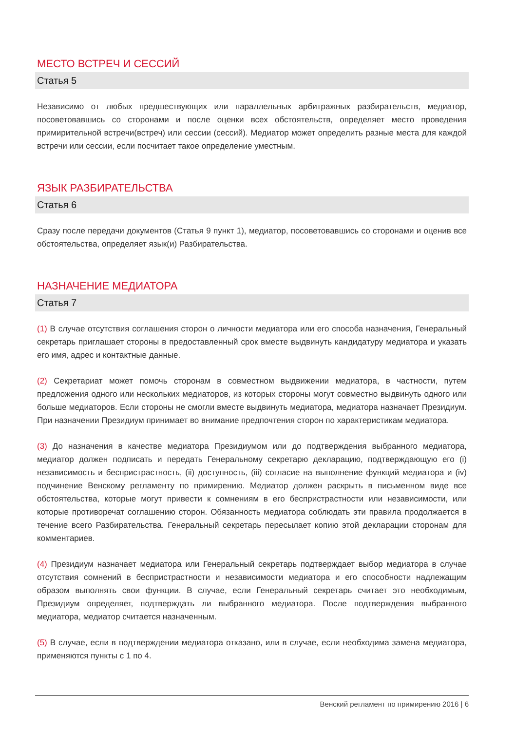МЕСТО ВСТРЕЧ И СЕССИЙ
Статья 5
Независимо от любых предшествующих или параллельных арбитражных разбирательств, медиатор, посоветовавшись со сторонами и после оценки всех обстоятельств, определяет место проведения примирительной встречи(встреч) или сессии (сессий). Медиатор может определить разные места для каждой встречи или сессии, если посчитает такое определение уместным.
ЯЗЫК РАЗБИРАТЕЛЬСТВА
Статья 6
Сразу после передачи документов (Статья 9 пункт 1), медиатор, посоветовавшись со сторонами и оценив все обстоятельства, определяет язык(и) Разбирательства.
НАЗНАЧЕНИЕ МЕДИАТОРА
Статья 7
(1) В случае отсутствия соглашения сторон о личности медиатора или его способа назначения, Генеральный секретарь приглашает стороны в предоставленный срок вместе выдвинуть кандидатуру медиатора и указать его имя, адрес и контактные данные.
(2) Секретариат может помочь сторонам в совместном выдвижении медиатора, в частности, путем предложения одного или нескольких медиаторов, из которых стороны могут совместно выдвинуть одного или больше медиаторов. Если стороны не смогли вместе выдвинуть медиатора, медиатора назначает Президиум. При назначении Президиум принимает во внимание предпочтения сторон по характеристикам медиатора.
(3) До назначения в качестве медиатора Президиумом или до подтверждения выбранного медиатора, медиатор должен подписать и передать Генеральному секретарю декларацию, подтверждающую его (i) независимость и беспристрастность, (ii) доступность, (iii) согласие на выполнение функций медиатора и (iv) подчинение Венскому регламенту по примирению. Медиатор должен раскрыть в письменном виде все обстоятельства, которые могут привести к сомнениям в его беспристрастности или независимости, или которые противоречат соглашению сторон. Обязанность медиатора соблюдать эти правила продолжается в течение всего Разбирательства. Генеральный секретарь пересылает копию этой декларации сторонам для комментариев.
(4) Президиум назначает медиатора или Генеральный секретарь подтверждает выбор медиатора в случае отсутствия сомнений в беспристрастности и независимости медиатора и его способности надлежащим образом выполнять свои функции. В случае, если Генеральный секретарь считает это необходимым, Президиум определяет, подтверждать ли выбранного медиатора. После подтверждения выбранного медиатора, медиатор считается назначенным.
(5) В случае, если в подтверждении медиатора отказано, или в случае, если необходима замена медиатора, применяются пункты с 1 по 4.
Венский регламент по примирению 2016 | 6